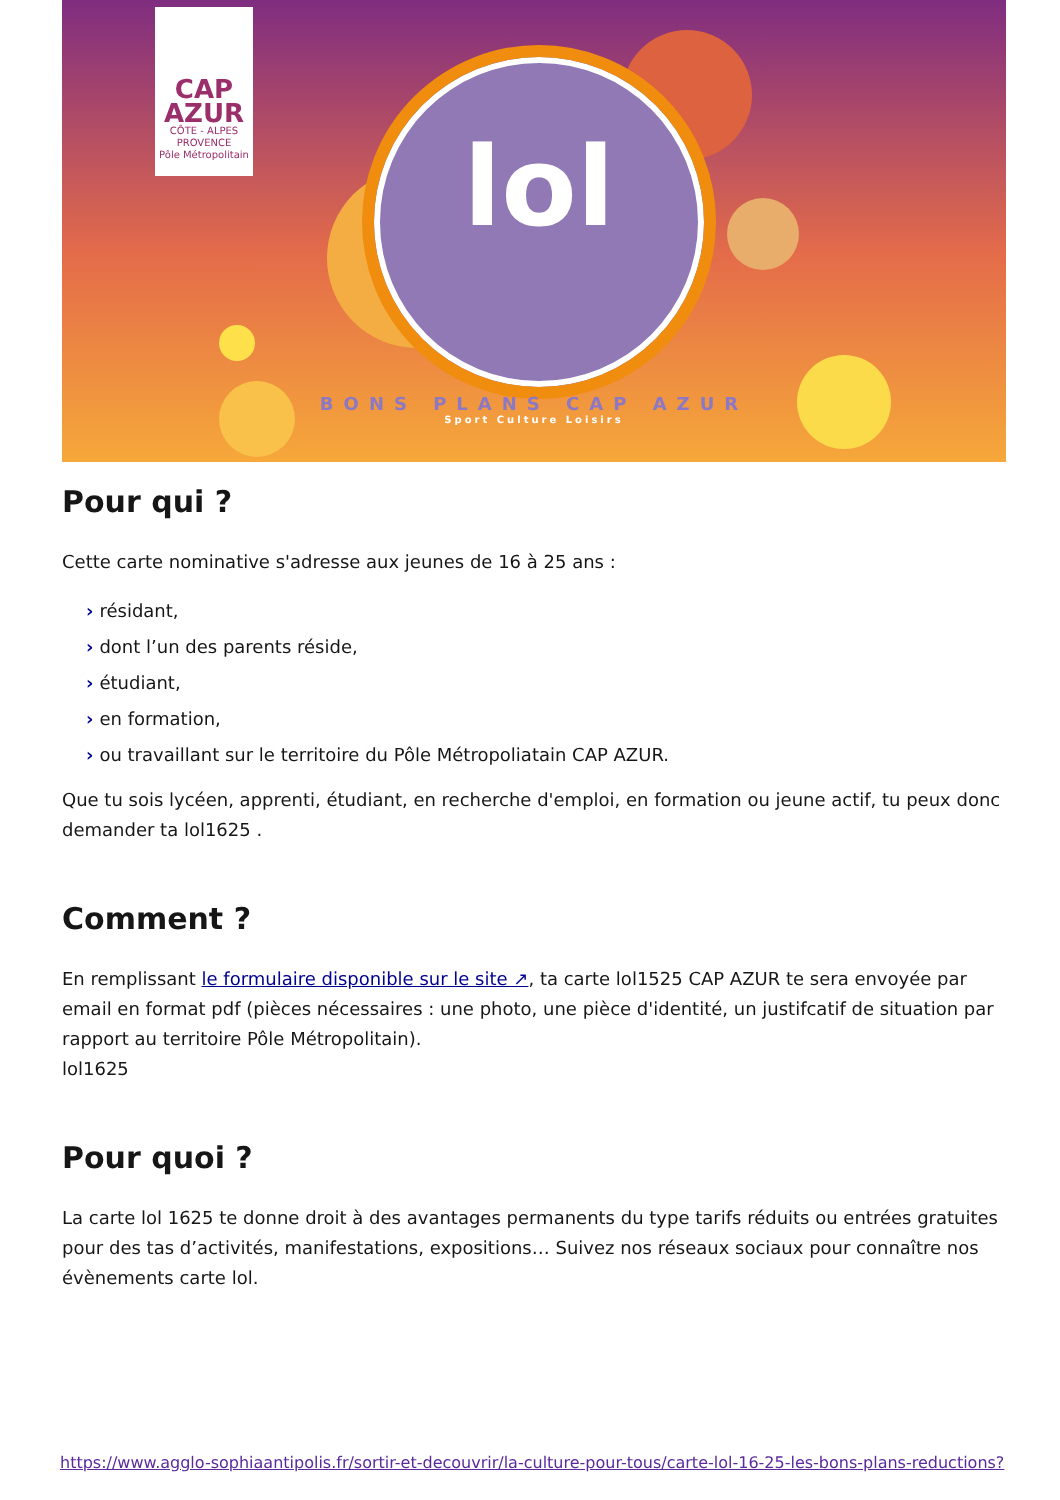CAP
AZUR
CÔTE - ALPES PROVENCE
Pôle Métropolitain
lol
BONS PLANS CAP AZUR
Sport Culture Loisirs
Pour qui ?
Cette carte nominative s'adresse aux jeunes de 16 à 25 ans :
› résidant,
› dont l’un des parents réside,
› étudiant,
› en formation,
› ou travaillant sur le territoire du Pôle Métropoliatain CAP AZUR.
Que tu sois lycéen, apprenti, étudiant, en recherche d'emploi, en formation ou jeune actif, tu peux donc demander ta lol1625 .
Comment ?
En remplissant le formulaire disponible sur le site ↗, ta carte lol1525 CAP AZUR te sera envoyée par email en format pdf (pièces nécessaires : une photo, une pièce d'identité, un justifcatif de situation par rapport au territoire Pôle Métropolitain).
lol1625
Pour quoi ?
La carte lol 1625 te donne droit à des avantages permanents du type tarifs réduits ou entrées gratuites pour des tas d’activités, manifestations, expositions… Suivez nos réseaux sociaux pour connaître nos évènements carte lol.
https://www.agglo-sophiaantipolis.fr/sortir-et-decouvrir/la-culture-pour-tous/carte-lol-16-25-les-bons-plans-reductions?